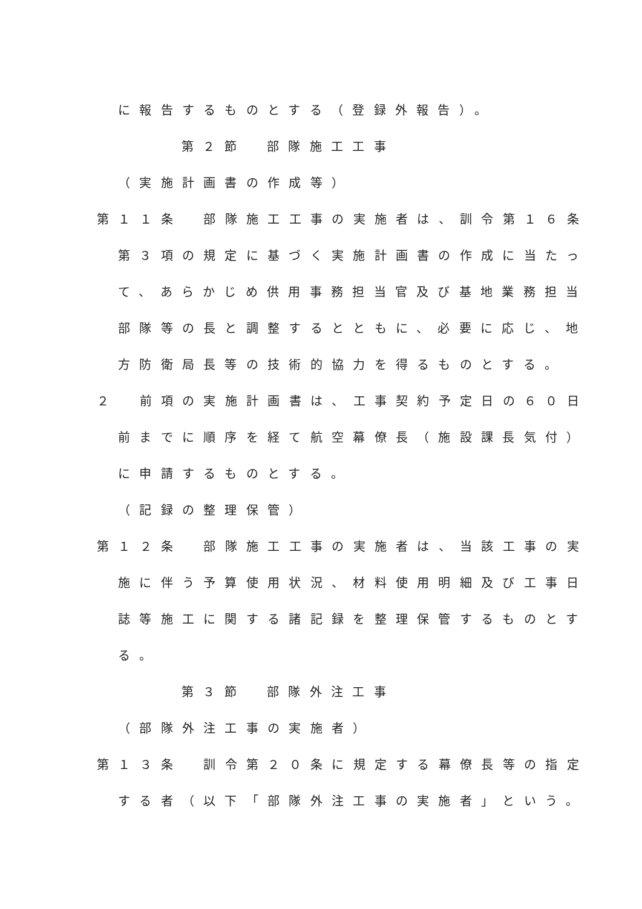に報告するものとする（登録外報告）。
第２節　部隊施工工事
（実施計画書の作成等）
第１１条　部隊施工工事の実施者は、訓令第１６条
第３項の規定に基づく実施計画書の作成に当たっ
て、あらかじめ供用事務担当官及び基地業務担当
部隊等の長と調整するとともに、必要に応じ、地
方防衛局長等の技術的協力を得るものとする。
２　前項の実施計画書は、工事契約予定日の６０日
前までに順序を経て航空幕僚長（施設課長気付）
に申請するものとする。
（記録の整理保管）
第１２条　部隊施工工事の実施者は、当該工事の実
施に伴う予算使用状況、材料使用明細及び工事日
誌等施工に関する諸記録を整理保管するものとす
る。
第３節　部隊外注工事
（部隊外注工事の実施者）
第１３条　訓令第２０条に規定する幕僚長等の指定
する者（以下「部隊外注工事の実施者」という。